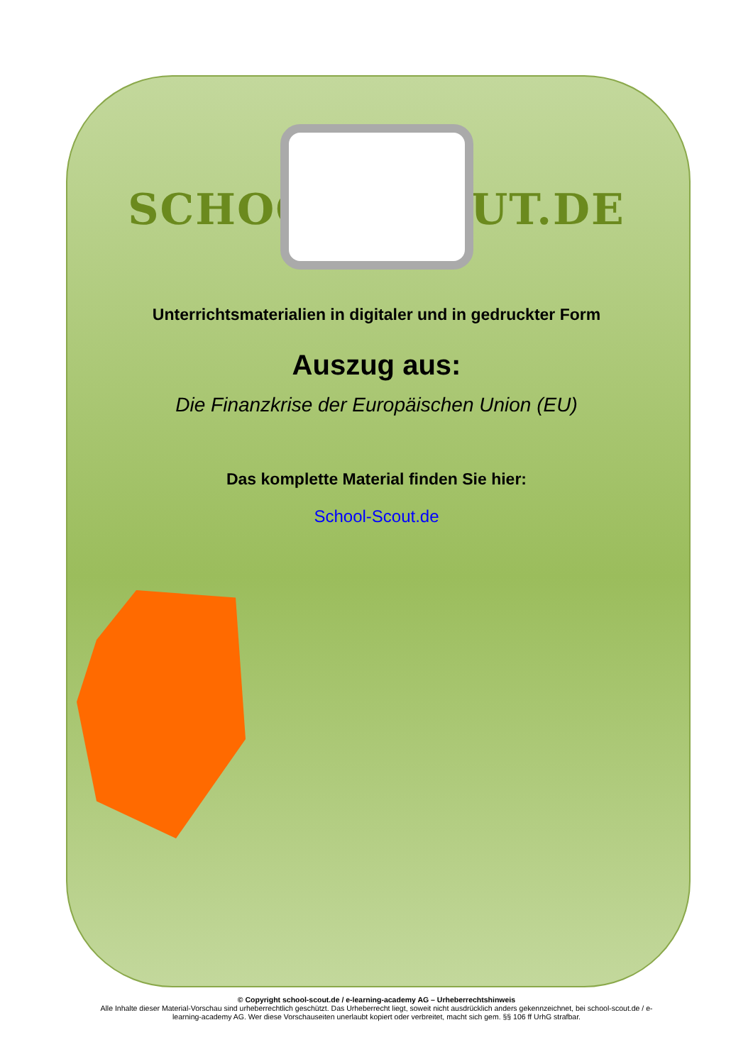SCHOOL-SCOUT.DE
Unterrichtsmaterialien in digitaler und in gedruckter Form
Auszug aus:
Die Finanzkrise der Europäischen Union (EU)
Das komplette Material finden Sie hier:
School-Scout.de
© Copyright school-scout.de / e-learning-academy AG – Urheberrechtshinweis
Alle Inhalte dieser Material-Vorschau sind urheberrechtlich geschützt. Das Urheberrecht liegt, soweit nicht ausdrücklich anders gekennzeichnet, bei school-scout.de / e-
learning-academy AG. Wer diese Vorschauseiten unerlaubt kopiert oder verbreitet, macht sich gem. §§ 106 ff UrhG strafbar.